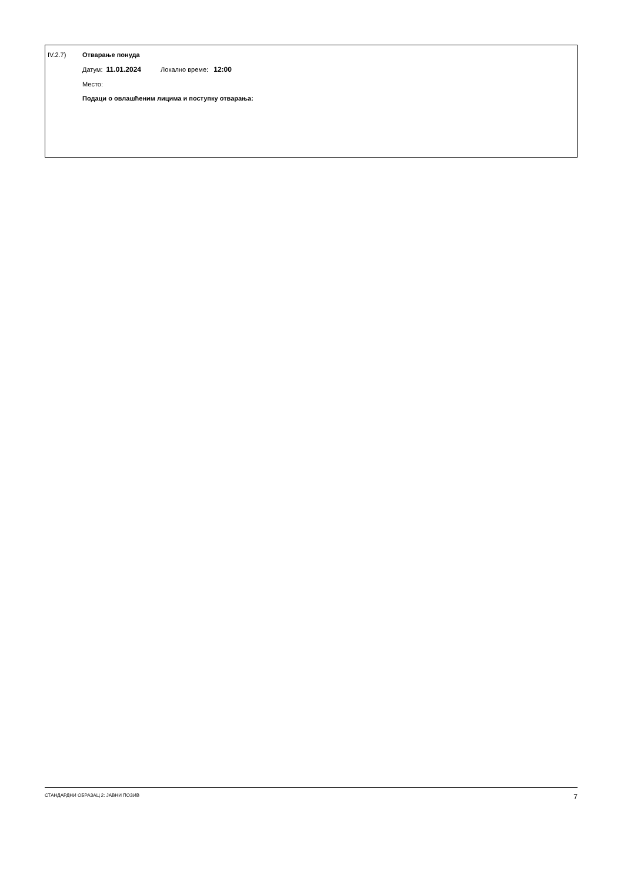IV.2.7) Отварање понуда
Датум: 11.01.2024 Локално време: 12:00
Место:
Подаци о овлашћеним лицима и поступку отварања:
СТАНДАРДНИ ОБРАЗАЦ 2: ЈАВНИ ПОЗИВ 7